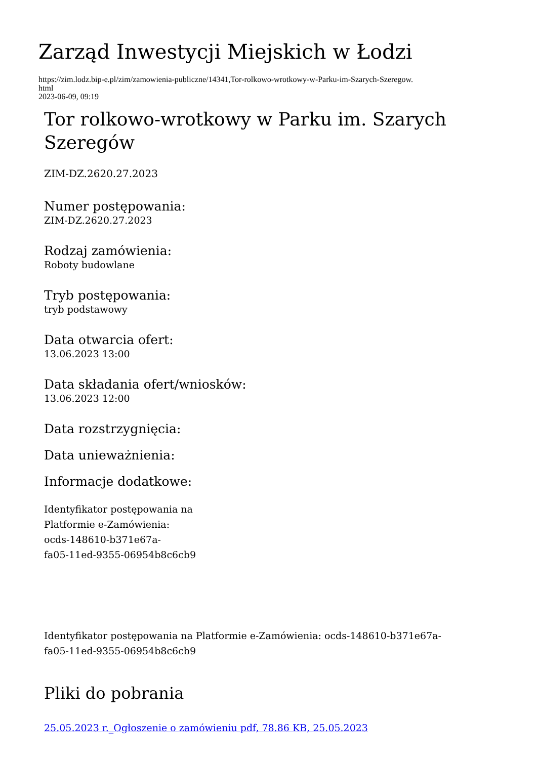Zarząd Inwestycji Miejskich w Łodzi
https://zim.lodz.bip-e.pl/zim/zamowienia-publiczne/14341,Tor-rolkowo-wrotkowy-w-Parku-im-Szarych-Szeregow.
html
2023-06-09, 09:19
Tor rolkowo-wrotkowy w Parku im. Szarych Szeregów
ZIM-DZ.2620.27.2023
Numer postępowania:
ZIM-DZ.2620.27.2023
Rodzaj zamówienia:
Roboty budowlane
Tryb postępowania:
tryb podstawowy
Data otwarcia ofert:
13.06.2023 13:00
Data składania ofert/wniosków:
13.06.2023 12:00
Data rozstrzygnięcia:
Data unieważnienia:
Informacje dodatkowe:
Identyfikator postępowania na
Platformie e-Zamówienia:
ocds-148610-b371e67a-
fa05-11ed-9355-06954b8c6cb9
Identyfikator postępowania na Platformie e-Zamówienia: ocds-148610-b371e67a-
fa05-11ed-9355-06954b8c6cb9
Pliki do pobrania
25.05.2023 r._Ogłoszenie o zamówieniu pdf, 78.86 KB, 25.05.2023